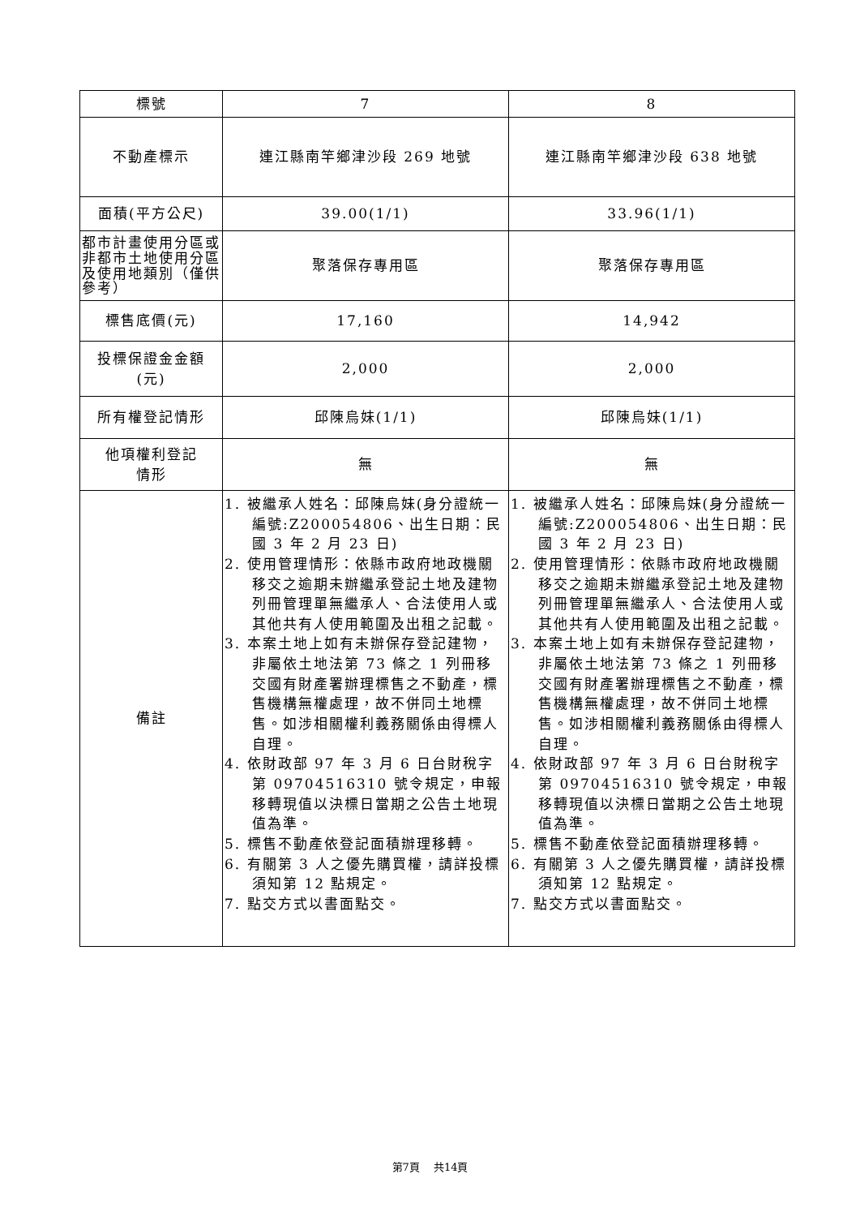| 標號 | 7 | 8 |
| 不動產標示 | 連江縣南竿鄉津沙段 269 地號 | 連江縣南竿鄉津沙段 638 地號 |
| 面積(平方公尺) | 39.00(1/1) | 33.96(1/1) |
| 都市計畫使用分區或非都市土地使用分區及使用地類別（僅供參考） | 聚落保存專用區 | 聚落保存專用區 |
| 標售底價(元) | 17,160 | 14,942 |
| 投標保證金金額 (元) | 2,000 | 2,000 |
| 所有權登記情形 | 邱陳烏妹(1/1) | 邱陳烏妹(1/1) |
| 他項權利登記 情形 | 無 | 無 |
| 備註 | 1. 被繼承人姓名：邱陳烏妹(身分證統一編號:Z200054806、出生日期：民國 3 年 2 月 23 日) 2. 使用管理情形：依縣市政府地政機關移交之逾期未辦繼承登記土地及建物列冊管理單無繼承人、合法使用人或其他共有人使用範圍及出租之記載。 3. 本案土地上如有未辦保存登記建物，非屬依土地法第 73 條之 1 列冊移交國有財產署辦理標售之不動產，標售機構無權處理，故不併同土地標售。如涉相關權利義務關係由得標人自理。 4. 依財政部 97 年 3 月 6 日台財稅字第 09704516310 號令規定，申報移轉現值以決標日當期之公告土地現值為準。 5. 標售不動產依登記面積辦理移轉。 6. 有關第 3 人之優先購買權，請詳投標須知第 12 點規定。 7. 點交方式以書面點交。 | 1. 被繼承人姓名：邱陳烏妹(身分證統一編號:Z200054806、出生日期：民國 3 年 2 月 23 日) 2. 使用管理情形：依縣市政府地政機關移交之逾期未辦繼承登記土地及建物列冊管理單無繼承人、合法使用人或其他共有人使用範圍及出租之記載。 3. 本案土地上如有未辦保存登記建物，非屬依土地法第 73 條之 1 列冊移交國有財產署辦理標售之不動產，標售機構無權處理，故不併同土地標售。如涉相關權利義務關係由得標人自理。 4. 依財政部 97 年 3 月 6 日台財稅字第 09704516310 號令規定，申報移轉現值以決標日當期之公告土地現值為準。 5. 標售不動產依登記面積辦理移轉。 6. 有關第 3 人之優先購買權，請詳投標須知第 12 點規定。 7. 點交方式以書面點交。 |
第7頁　 共14頁